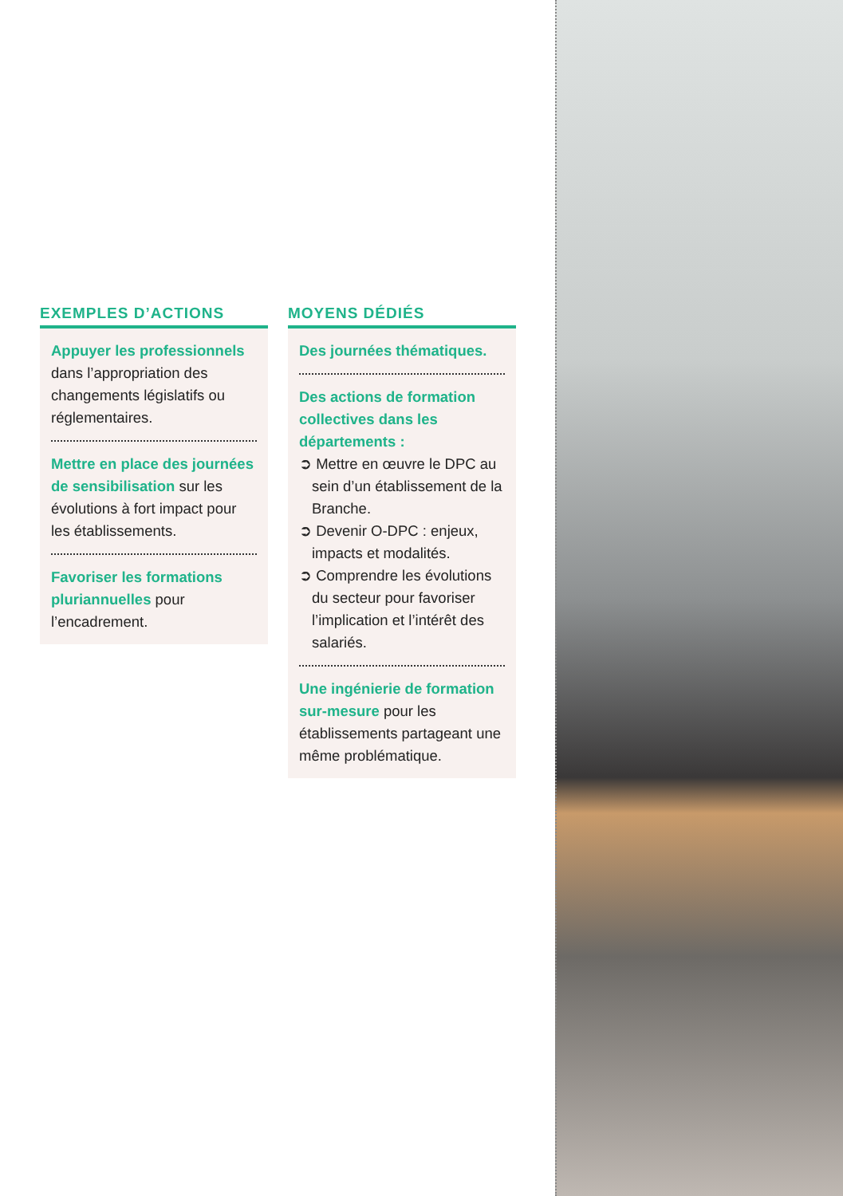EXEMPLES D’ACTIONS
Appuyer les professionnels dans l’appropriation des changements législatifs ou réglementaires.
Mettre en place des journées de sensibilisation sur les évolutions à fort impact pour les établissements.
Favoriser les formations pluriannuelles pour l’encadrement.
MOYENS DÉDIÉS
Des journées thématiques.
Des actions de formation collectives dans les départements :
➲ Mettre en œuvre le DPC au sein d’un établissement de la Branche.
➲ Devenir O-DPC : enjeux, impacts et modalités.
➲ Comprendre les évolutions du secteur pour favoriser l’implication et l’intérêt des salariés.
Une ingénierie de formation sur-mesure pour les établissements partageant une même problématique.